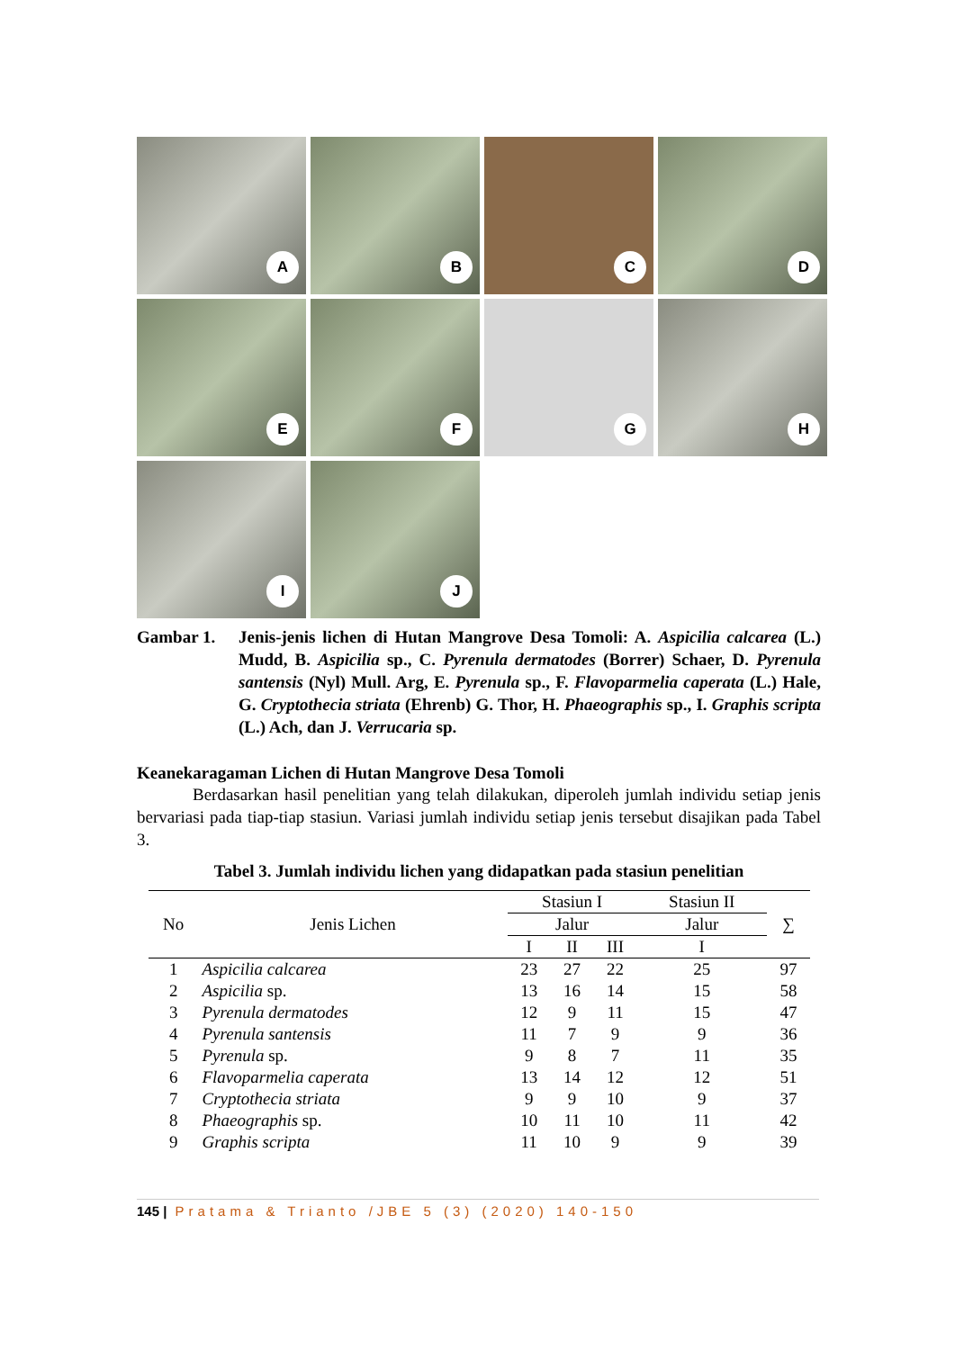A
B
C
D
E
F
G
H
I
J
Gambar 1. Jenis-jenis lichen di Hutan Mangrove Desa Tomoli: A. Aspicilia calcarea (L.) Mudd, B. Aspicilia sp., C. Pyrenula dermatodes (Borrer) Schaer, D. Pyrenula santensis (Nyl) Mull. Arg, E. Pyrenula sp., F. Flavoparmelia caperata (L.) Hale, G. Cryptothecia striata (Ehrenb) G. Thor, H. Phaeographis sp., I. Graphis scripta (L.) Ach, dan J. Verrucaria sp.
Keanekaragaman Lichen di Hutan Mangrove Desa Tomoli
Berdasarkan hasil penelitian yang telah dilakukan, diperoleh jumlah individu setiap jenis bervariasi pada tiap-tiap stasiun. Variasi jumlah individu setiap jenis tersebut disajikan pada Tabel 3.
Tabel 3. Jumlah individu lichen yang didapatkan pada stasiun penelitian
| No | Jenis Lichen | Stasiun I | | | Stasiun II | ∑ |
| --- | --- | --- | --- | --- | --- | --- |
| | | Jalur | | | Jalur | |
| | | I | II | III | I | |
| 1 | Aspicilia calcarea | 23 | 27 | 22 | 25 | 97 |
| 2 | Aspicilia sp. | 13 | 16 | 14 | 15 | 58 |
| 3 | Pyrenula dermatodes | 12 | 9 | 11 | 15 | 47 |
| 4 | Pyrenula santensis | 11 | 7 | 9 | 9 | 36 |
| 5 | Pyrenula sp. | 9 | 8 | 7 | 11 | 35 |
| 6 | Flavoparmelia caperata | 13 | 14 | 12 | 12 | 51 |
| 7 | Cryptothecia striata | 9 | 9 | 10 | 9 | 37 |
| 8 | Phaeographis sp. | 10 | 11 | 10 | 11 | 42 |
| 9 | Graphis scripta | 11 | 10 | 9 | 9 | 39 |
145 | Pratama & Trianto /JBE 5 (3) (2020) 140-150